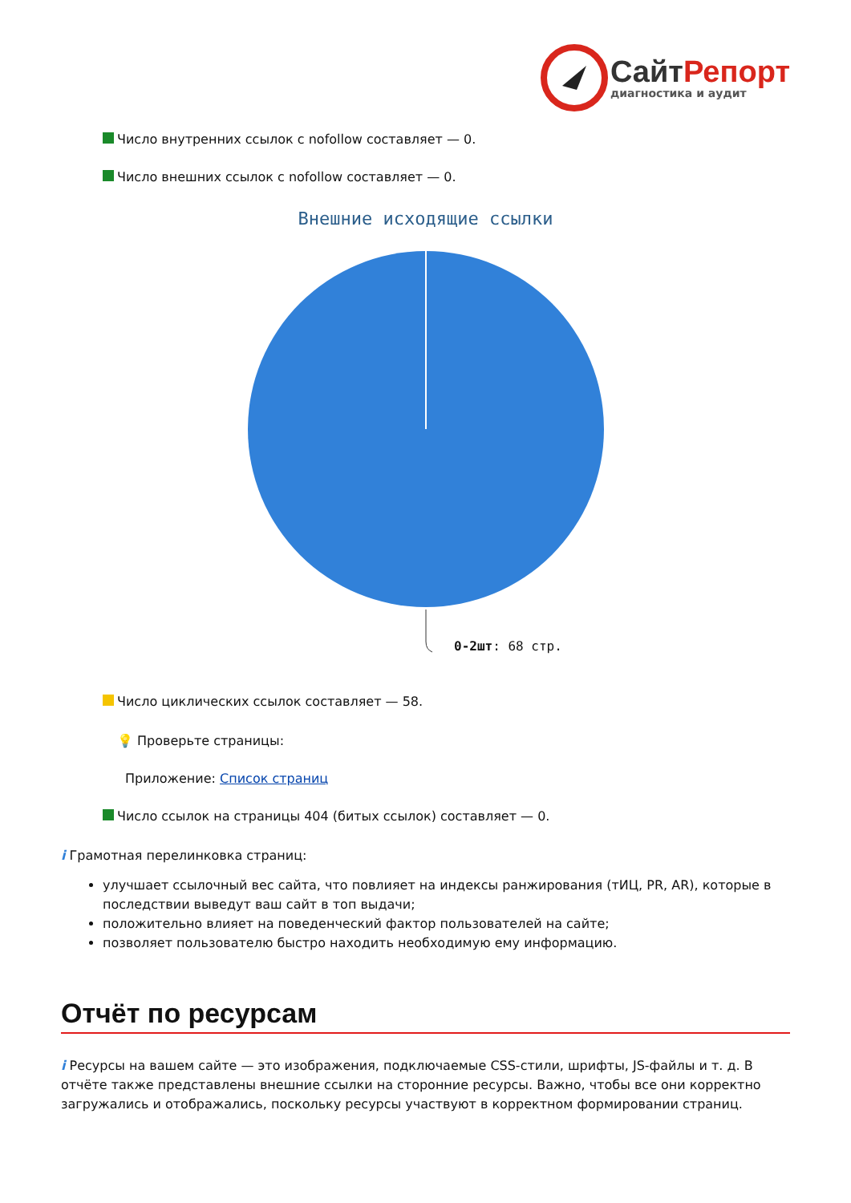СайтРепорт
диагностика и аудит
Число внутренних ссылок с nofollow составляет — 0.
Число внешних ссылок с nofollow составляет — 0.
Внешние исходящие ссылки
0-2шт: 68 стр.
Число циклических ссылок составляет — 58.
💡 Проверьте страницы:
Приложение: Список страниц
Число ссылок на страницы 404 (битых ссылок) составляет — 0.
i Грамотная перелинковка страниц:
улучшает ссылочный вес сайта, что повлияет на индексы ранжирования (тИЦ, PR, AR), которые в последствии выведут ваш сайт в топ выдачи;
положительно влияет на поведенческий фактор пользователей на сайте;
позволяет пользователю быстро находить необходимую ему информацию.
Отчёт по ресурсам
i Ресурсы на вашем сайте — это изображения, подключаемые CSS-стили, шрифты, JS-файлы и т. д. В отчёте также представлены внешние ссылки на сторонние ресурсы. Важно, чтобы все они корректно загружались и отображались, поскольку ресурсы участвуют в корректном формировании страниц.